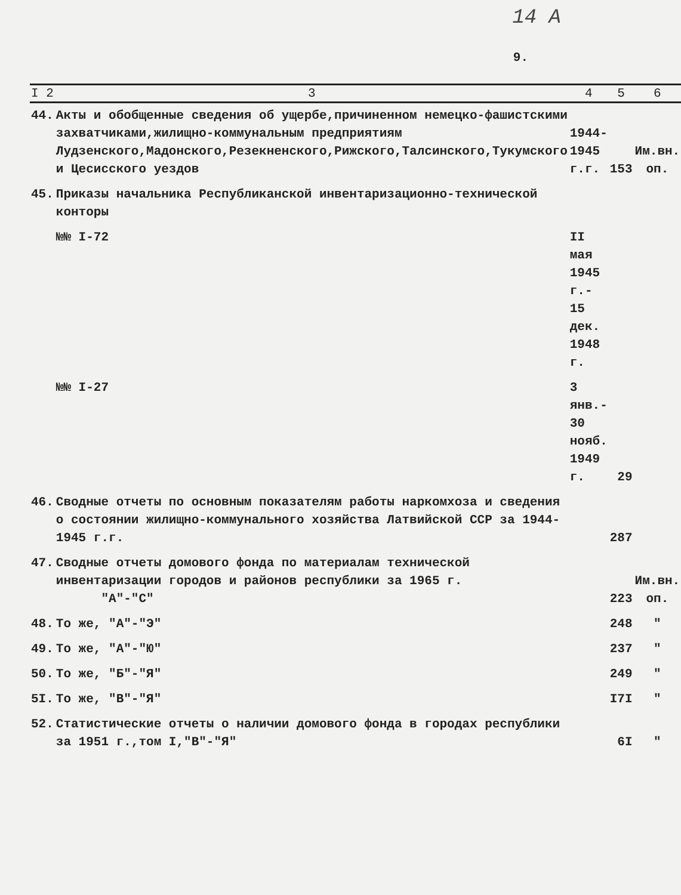14 А
9.
| I 2 | 3 | 4 | 5 | 6 |
| --- | --- | --- | --- | --- |
| 44. | Акты и обобщенные сведения об ущербе,причиненном немецко-фашистскими захватчиками,жилищно-коммунальным предприятиям Лудзенского,Мадонского,Резекненского,Рижского,Талсинского,Тукумского и Цесисского уездов | 1944- 1945 г.г. | 153 | Им.вн. оп. |
| 45. | Приказы начальника Республиканской инвентаризационно-технической конторы | | | |
| | №№ I-72 | II мая 1945 г.- 15 дек. 1948 г. | | |
| | №№ I-27 | 3 янв.- 30 нояб. 1949 г. | 29 | |
| 46. | Сводные отчеты по основным показателям работы наркомхоза и сведения о состоянии жилищно-коммунального хозяйства Латвийской ССР за 1944-1945 г.г. | | 287 | |
| 47. | Сводные отчеты домового фонда по материалам технической инвентаризации городов и районов республики за 1965 г. "А"-"С" | | 223 | Им.вн. оп. |
| 48. | То же, "А"-"Э" | | 248 | " |
| 49. | То же, "А"-"Ю" | | 237 | " |
| 50. | То же, "Б"-"Я" | | 249 | " |
| 5I. | То же, "В"-"Я" | | I7I | " |
| 52. | Статистические отчеты о наличии домового фонда в городах республики за 1951 г.,том I,"В"-"Я" | | 6I | " |